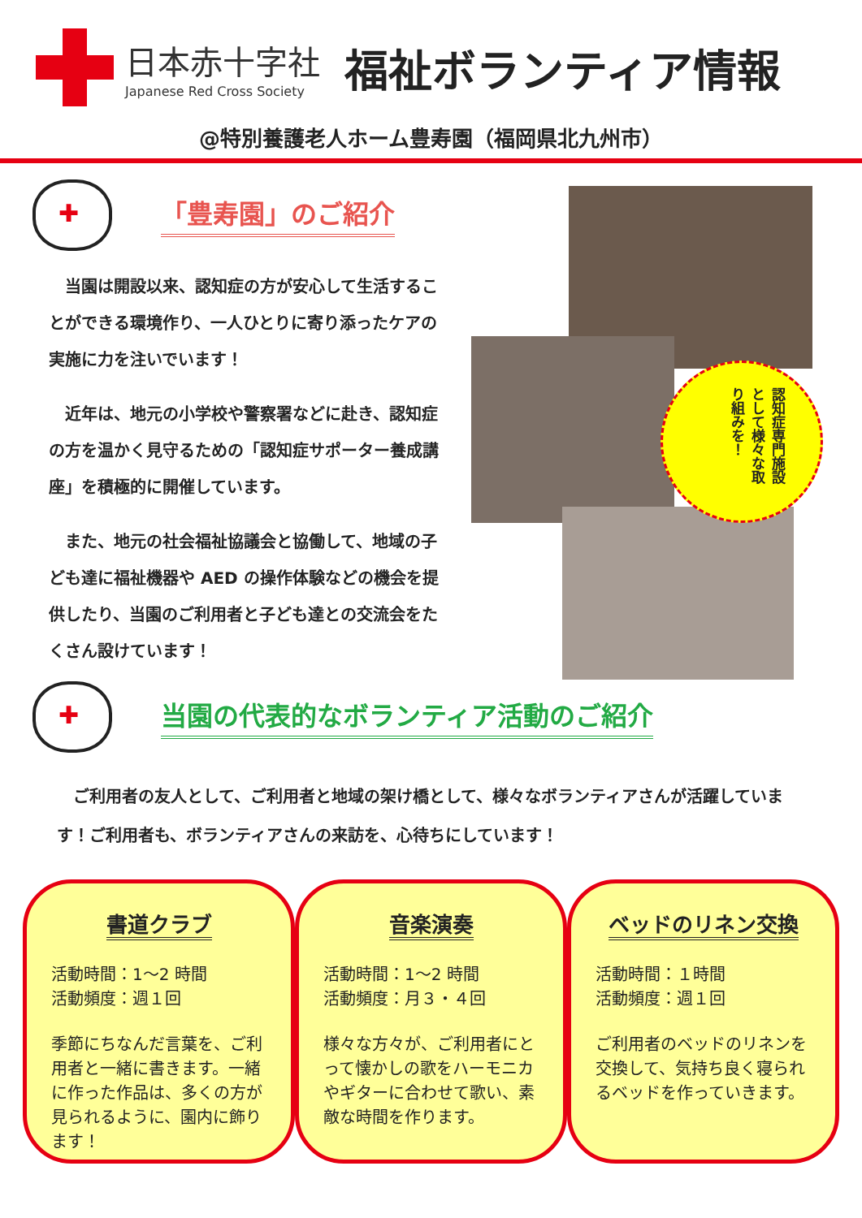日本赤十字社
Japanese Red Cross Society
福祉ボランティア情報
@特別養護老人ホーム豊寿園（福岡県北九州市）
✚
「豊寿園」のご紹介
当園は開設以来、認知症の方が安心して生活することができる環境作り、一人ひとりに寄り添ったケアの実施に力を注いでいます！
近年は、地元の小学校や警察署などに赴き、認知症の方を温かく見守るための「認知症サポーター養成講座」を積極的に開催しています。
また、地元の社会福祉協議会と協働して、地域の子ども達に福祉機器や AED の操作体験などの機会を提供したり、当園のご利用者と子ども達との交流会をたくさん設けています！
認知症専門施設として様々な取り組みを！
✚
当園の代表的なボランティア活動のご紹介
ご利用者の友人として、ご利用者と地域の架け橋として、様々なボランティアさんが活躍しています！ご利用者も、ボランティアさんの来訪を、心待ちにしています！
書道クラブ
活動時間：1～2 時間
活動頻度：週１回
季節にちなんだ言葉を、ご利用者と一緒に書きます。一緒に作った作品は、多くの方が見られるように、園内に飾ります！
音楽演奏
活動時間：1～2 時間
活動頻度：月３・４回
様々な方々が、ご利用者にとって懐かしの歌をハーモニカやギターに合わせて歌い、素敵な時間を作ります。
ベッドのリネン交換
活動時間：１時間
活動頻度：週１回
ご利用者のベッドのリネンを交換して、気持ち良く寝られるベッドを作っていきます。